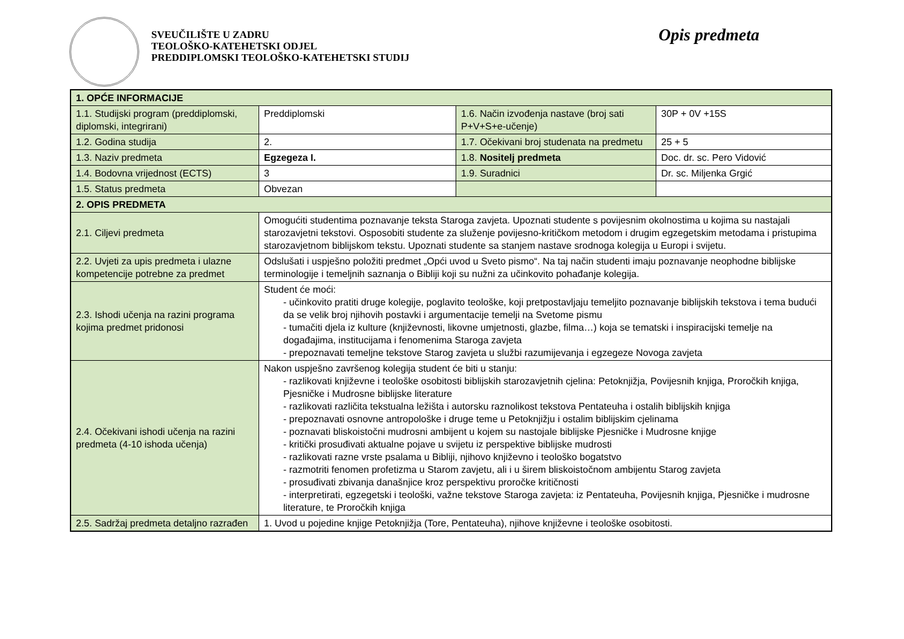SVEUČILIŠTE U ZADRU
TEOLOŠKO-KATEHETSKI ODJEL
PREDDIPLOMSKI TEOLOŠKO-KATEHETSKI STUDIJ
Opis predmeta
| 1. OPĆE INFORMACIJE | | | |
| 1.1. Studijski program (preddiplomski, diplomski, integrirani) | Preddiplomski | 1.6. Način izvođenja nastave (broj sati P+V+S+e-učenje) | 30P + 0V +15S |
| 1.2. Godina studija | 2. | 1.7. Očekivani broj studenata na predmetu | 25 + 5 |
| 1.3. Naziv predmeta | Egzegeza I. | 1.8. Nositelj predmeta | Doc. dr. sc. Pero Vidović |
| 1.4. Bodovna vrijednost (ECTS) | 3 | 1.9. Suradnici | Dr. sc. Miljenka Grgić |
| 1.5. Status predmeta | Obvezan | | |
| 2. OPIS PREDMETA | | | |
| 2.1. Ciljevi predmeta | Omogućiti studentima poznavanje teksta Staroga zavjeta. Upoznati studente s povijesnim okolnostima u kojima su nastajali starozavjetni tekstovi. Osposobiti studente za služenje povijesno-kritičkom metodom i drugim egzegetskim metodama i pristupima starozavjetnom biblijskom tekstu. Upoznati studente sa stanjem nastave srodnoga kolegija u Europi i svijetu. | | |
| 2.2. Uvjeti za upis predmeta i ulazne kompetencije potrebne za predmet | Odslušati i uspješno položiti predmet „Opći uvod u Sveto pismo“. Na taj način studenti imaju poznavanje neophodne biblijske terminologije i temeljnih saznanja o Bibliji koji su nužni za učinkovito pohađanje kolegija. | | |
| 2.3. Ishodi učenja na razini programa kojima predmet pridonosi | Student će moći: - učinkovito pratiti druge kolegije, poglavito teološke, koji pretpostavljaju temeljito poznavanje biblijskih tekstova i tema budući da se velik broj njihovih postavki i argumentacije temelji na Svetome pismu - tumačiti djela iz kulture (književnosti, likovne umjetnosti, glazbe, filma…) koja se tematski i inspiracijski temelje na događajima, institucijama i fenomenima Staroga zavjeta - prepoznavati temeljne tekstove Starog zavjeta u službi razumijevanja i egzegeze Novoga zavjeta | | |
| 2.4. Očekivani ishodi učenja na razini predmeta (4-10 ishoda učenja) | Nakon uspješno završenog kolegija student će biti u stanju: - razlikovati književne i teološke osobitosti biblijskih starozavjetnih cjelina: Petoknjižja, Povijesnih knjiga, Proročkih knjiga, Pjesničke i Mudrosne biblijske literature - razlikovati različita tekstualna ležišta i autorsku raznolikost tekstova Pentateuha i ostalih biblijskih knjiga - prepoznavati osnovne antropološke i druge teme u Petoknjižju i ostalim biblijskim cjelinama - poznavati bliskoistočni mudrosni ambijent u kojem su nastojale biblijske Pjesničke i Mudrosne knjige - kritički prosuđivati aktualne pojave u svijetu iz perspektive biblijske mudrosti - razlikovati razne vrste psalama u Bibliji, njihovo književno i teološko bogatstvo - razmotriti fenomen profetizma u Starom zavjetu, ali i u širem bliskoistočnom ambijentu Starog zavjeta - prosuđivati zbivanja današnjice kroz perspektivu proročke kritičnosti - interpretirati, egzegetski i teološki, važne tekstove Staroga zavjeta: iz Pentateuha, Povijesnih knjiga, Pjesničke i mudrosne literature, te Proročkih knjiga | | |
| 2.5. Sadržaj predmeta detaljno razrađen | 1. Uvod u pojedine knjige Petoknjižja (Tore, Pentateuha), njihove književne i teološke osobitosti. | | |